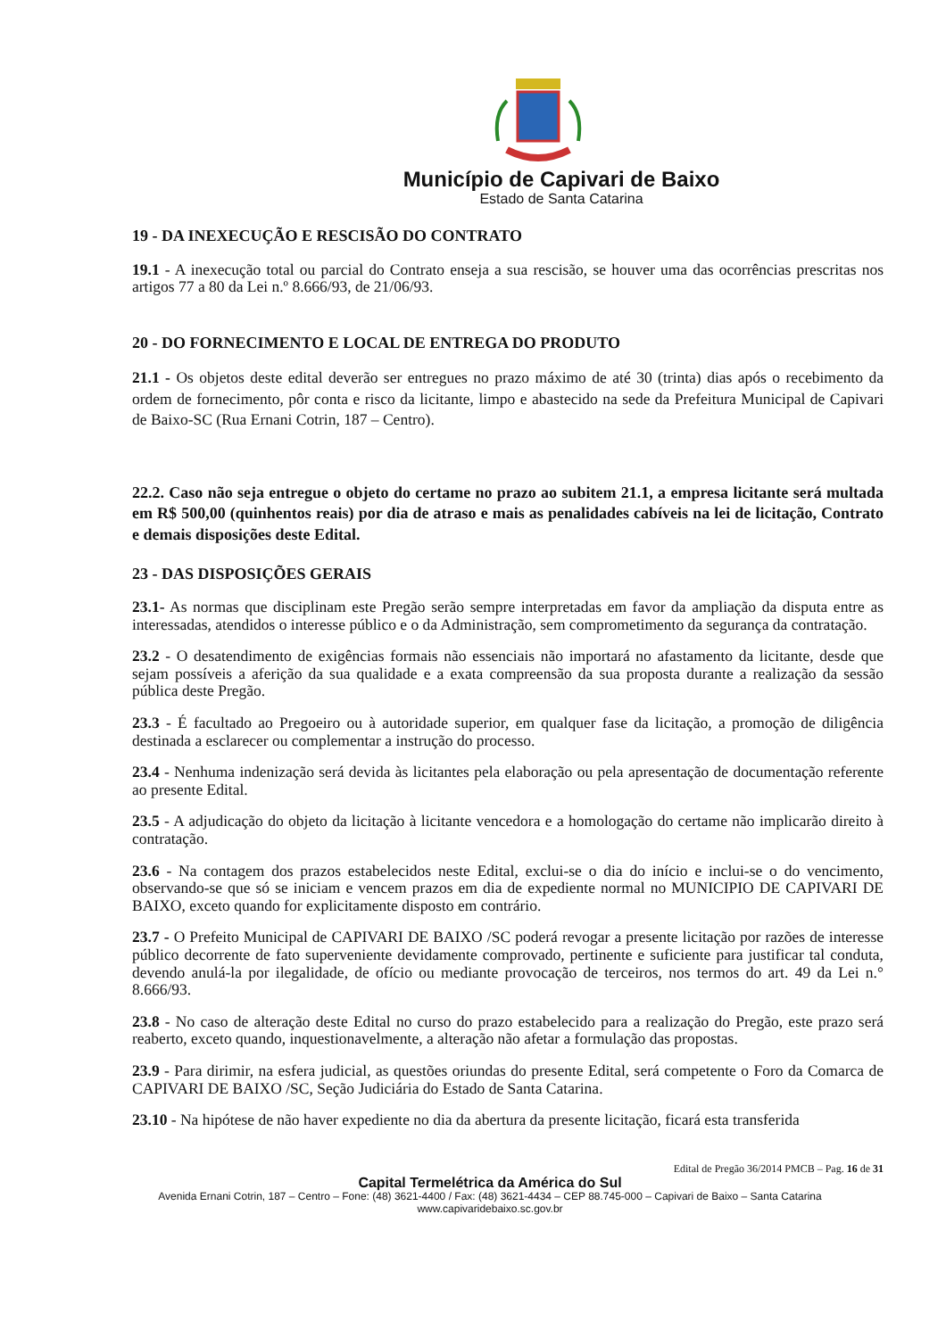Município de Capivari de Baixo
Estado de Santa Catarina
19 - DA INEXECUÇÃO E RESCISÃO DO CONTRATO
19.1 - A inexecução total ou parcial do Contrato enseja a sua rescisão, se houver uma das ocorrências prescritas nos artigos 77 a 80 da Lei n.º 8.666/93, de 21/06/93.
20 - DO FORNECIMENTO E LOCAL DE ENTREGA DO PRODUTO
21.1 - Os objetos deste edital deverão ser entregues no prazo máximo de até 30 (trinta) dias após o recebimento da ordem de fornecimento, pôr conta e risco da licitante, limpo e abastecido na sede da Prefeitura Municipal de Capivari de Baixo-SC (Rua Ernani Cotrin, 187 – Centro).
22.2. Caso não seja entregue o objeto do certame no prazo ao subitem 21.1, a empresa licitante será multada em R$ 500,00 (quinhentos reais) por dia de atraso e mais as penalidades cabíveis na lei de licitação, Contrato e demais disposições deste Edital.
23 - DAS DISPOSIÇÕES GERAIS
23.1- As normas que disciplinam este Pregão serão sempre interpretadas em favor da ampliação da disputa entre as interessadas, atendidos o interesse público e o da Administração, sem comprometimento da segurança da contratação.
23.2 - O desatendimento de exigências formais não essenciais não importará no afastamento da licitante, desde que sejam possíveis a aferição da sua qualidade e a exata compreensão da sua proposta durante a realização da sessão pública deste Pregão.
23.3 - É facultado ao Pregoeiro ou à autoridade superior, em qualquer fase da licitação, a promoção de diligência destinada a esclarecer ou complementar a instrução do processo.
23.4 - Nenhuma indenização será devida às licitantes pela elaboração ou pela apresentação de documentação referente ao presente Edital.
23.5 - A adjudicação do objeto da licitação à licitante vencedora e a homologação do certame não implicarão direito à contratação.
23.6 - Na contagem dos prazos estabelecidos neste Edital, exclui-se o dia do início e inclui-se o do vencimento, observando-se que só se iniciam e vencem prazos em dia de expediente normal no MUNICIPIO DE CAPIVARI DE BAIXO, exceto quando for explicitamente disposto em contrário.
23.7 - O Prefeito Municipal de CAPIVARI DE BAIXO /SC poderá revogar a presente licitação por razões de interesse público decorrente de fato superveniente devidamente comprovado, pertinente e suficiente para justificar tal conduta, devendo anulá-la por ilegalidade, de ofício ou mediante provocação de terceiros, nos termos do art. 49 da Lei n.° 8.666/93.
23.8 - No caso de alteração deste Edital no curso do prazo estabelecido para a realização do Pregão, este prazo será reaberto, exceto quando, inquestionavelmente, a alteração não afetar a formulação das propostas.
23.9 - Para dirimir, na esfera judicial, as questões oriundas do presente Edital, será competente o Foro da Comarca de CAPIVARI DE BAIXO /SC, Seção Judiciária do Estado de Santa Catarina.
23.10 - Na hipótese de não haver expediente no dia da abertura da presente licitação, ficará esta transferida
Edital de Pregão 36/2014 PMCB – Pag. 16 de 31
Capital Termelétrica da América do Sul
Avenida Ernani Cotrin, 187 – Centro – Fone: (48) 3621-4400 / Fax: (48) 3621-4434 – CEP 88.745-000 – Capivari de Baixo – Santa Catarina
www.capivaridebaixo.sc.gov.br